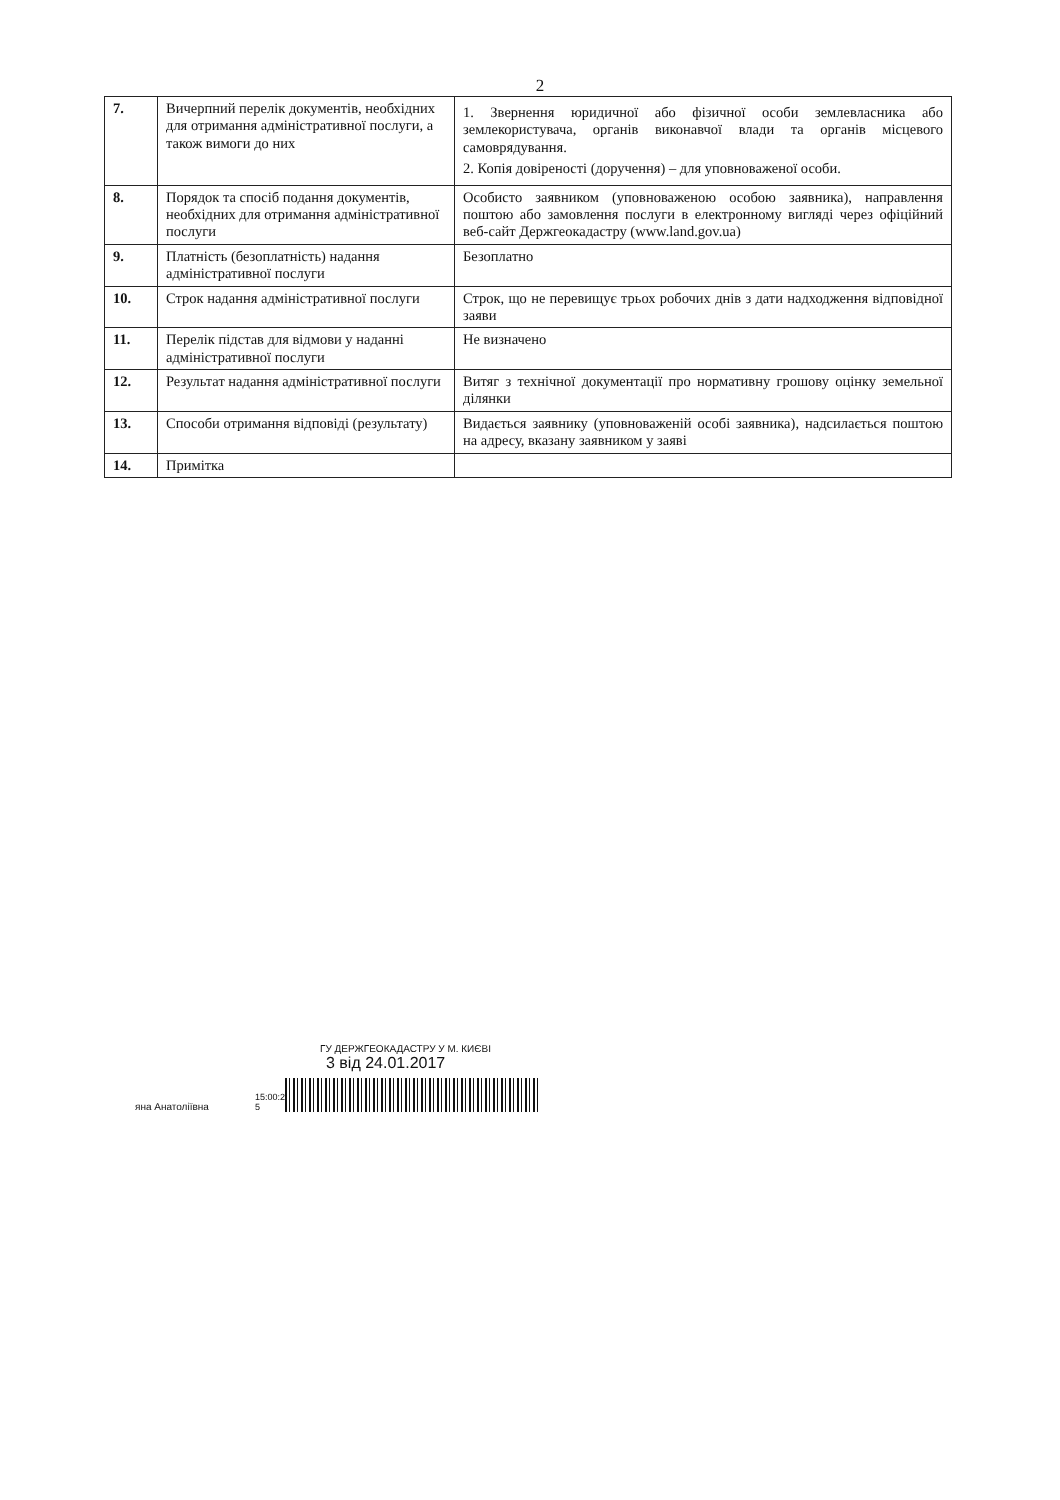2
| 7. | Вичерпний перелік документів, необхідних для отримання адміністративної послуги, а також вимоги до них | 1. Звернення юридичної або фізичної особи землевласника або землекористувача, органів виконавчої влади та органів місцевого самоврядування. 2. Копія довіреності (доручення) – для уповноваженої особи. |
| 8. | Порядок та спосіб подання документів, необхідних для отримання адміністративної послуги | Особисто заявником (уповноваженою особою заявника), направлення поштою або замовлення послуги в електронному вигляді через офіційний веб-сайт Держгеокадастру (www.land.gov.ua) |
| 9. | Платність (безоплатність) надання адміністративної послуги | Безоплатно |
| 10. | Строк надання адміністративної послуги | Строк, що не перевищує трьох робочих днів з дати надходження відповідної заяви |
| 11. | Перелік підстав для відмови у наданні адміністративної послуги | Не визначено |
| 12. | Результат надання адміністративної послуги | Витяг з технічної документації про нормативну грошову оцінку земельної ділянки |
| 13. | Способи отримання відповіді (результату) | Видається заявнику (уповноваженій особі заявника), надсилається поштою на адресу, вказану заявником у заяві |
| 14. | Примітка | |
ГУ ДЕРЖГЕОКАДАСТРУ У М. КИЄВІ
3 від 24.01.2017
яна Анатоліївна 15:00:28 5